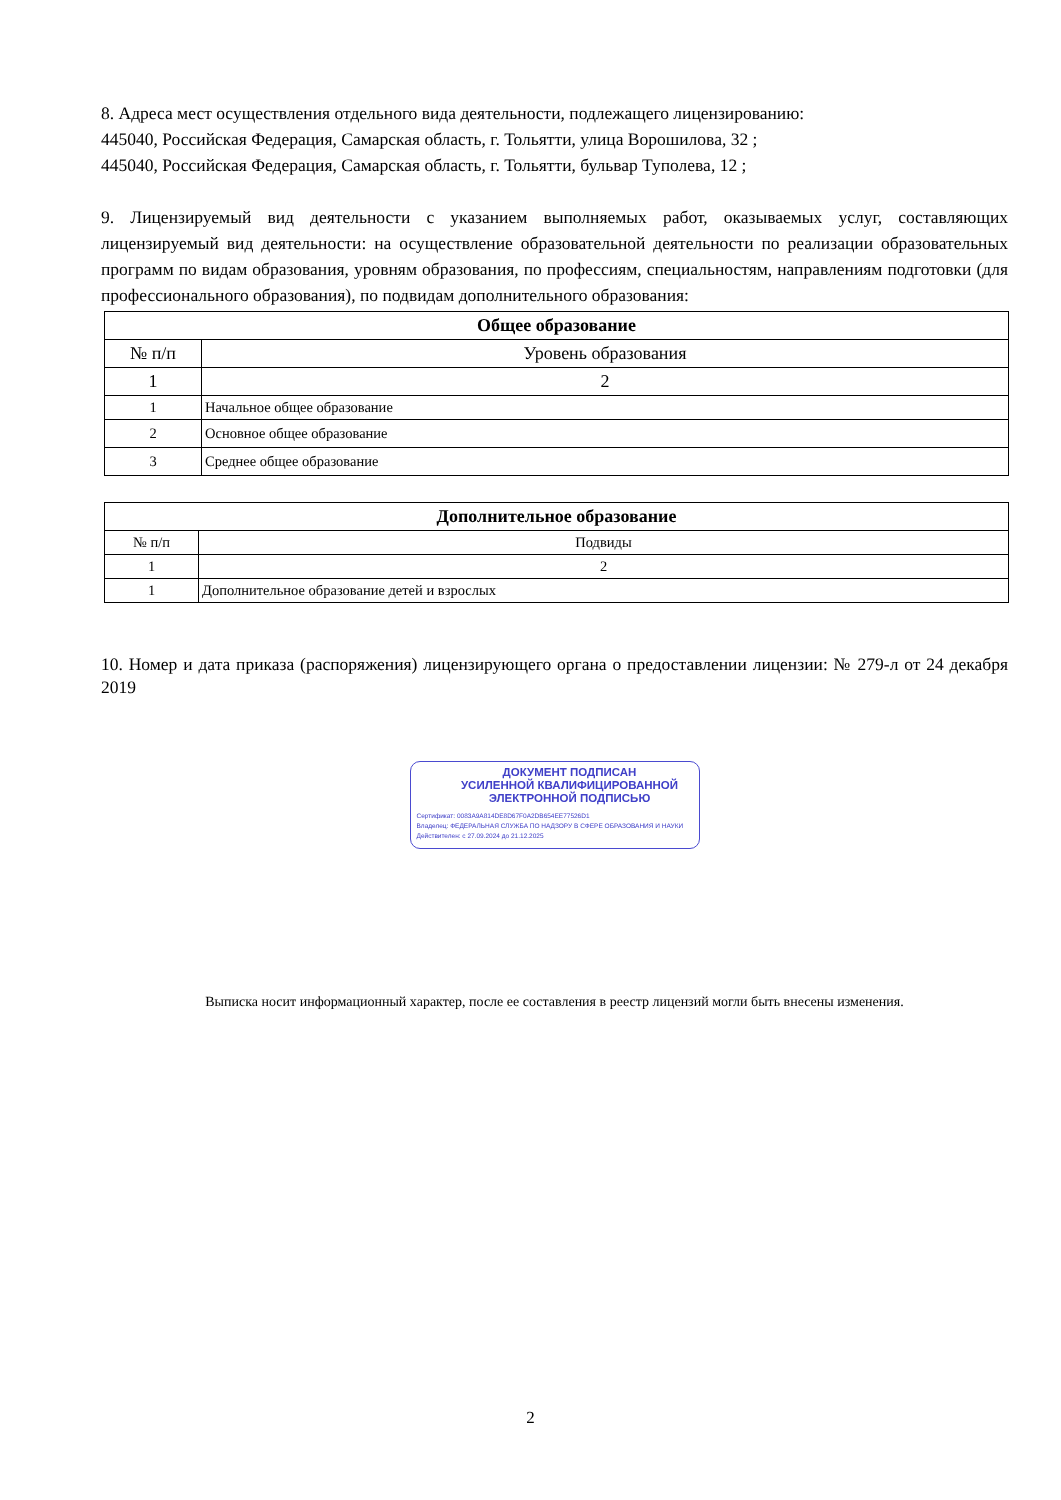8. Адреса мест осуществления отдельного вида деятельности, подлежащего лицензированию:
445040, Российская Федерация, Самарская область, г. Тольятти, улица Ворошилова, 32 ;
445040, Российская Федерация, Самарская область, г. Тольятти, бульвар Туполева, 12 ;
9. Лицензируемый вид деятельности с указанием выполняемых работ, оказываемых услуг, составляющих лицензируемый вид деятельности: на осуществление образовательной деятельности по реализации образовательных программ по видам образования, уровням образования, по профессиям, специальностям, направлениям подготовки (для профессионального образования), по подвидам дополнительного образования:
| Общее образование | |
| --- | --- |
| № п/п | Уровень образования |
| 1 | 2 |
| 1 | Начальное общее образование |
| 2 | Основное общее образование |
| 3 | Среднее общее образование |
| Дополнительное образование | |
| --- | --- |
| № п/п | Подвиды |
| 1 | 2 |
| 1 | Дополнительное образование детей и взрослых |
10. Номер и дата приказа (распоряжения) лицензирующего органа о предоставлении лицензии: № 279-л от 24 декабря 2019
ДОКУМЕНТ ПОДПИСАН
УСИЛЕННОЙ КВАЛИФИЦИРОВАННОЙ
ЭЛЕКТРОННОЙ ПОДПИСЬЮ
Сертификат: 0083A9A814DE8D67F0A2DB654EE77526D1
Владелец: ФЕДЕРАЛЬНАЯ СЛУЖБА ПО НАДЗОРУ В СФЕРЕ ОБРАЗОВАНИЯ И НАУКИ
Действителен: с 27.09.2024 до 21.12.2025
Выписка носит информационный характер, после ее составления в реестр лицензий могли быть внесены изменения.
2